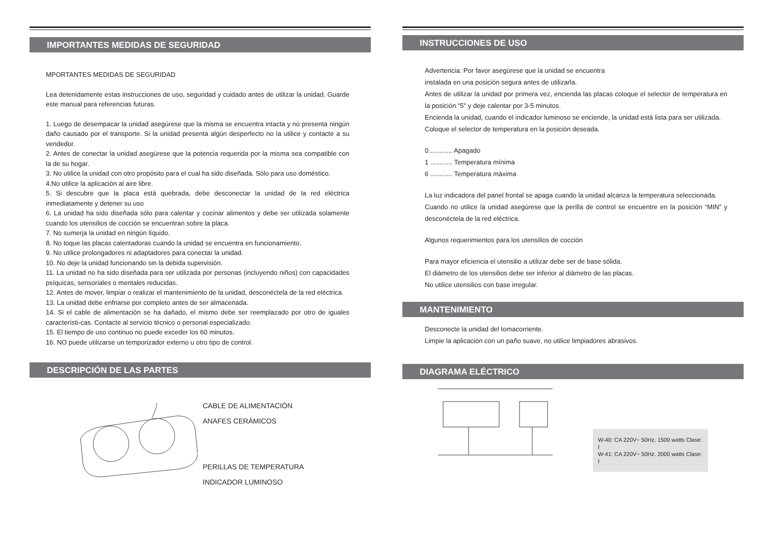IMPORTANTES MEDIDAS DE SEGURIDAD
MPORTANTES MEDIDAS DE SEGURIDAD
Lea detenidamente estas instrucciones de uso, seguridad y cuidado antes de utilizar la unidad. Guarde este manual para referencias futuras.
1. Luego de desempacar la unidad asegúrese que la misma se encuentra intacta y no presenta ningún daño causado por el transporte. Si la unidad presenta algún desperfecto no la utilice y contacte a su vendedor.
2. Antes de conectar la unidad asegúrese que la potencia requerida por la misma sea compatible con la de su hogar.
3. No utilice la unidad con otro propósito para el cual ha sido diseñada. Sólo para uso doméstico.
4.No utilice la aplicación al aire libre.
5. Si descubre que la placa está quebrada, debe desconectar la unidad de la red eléctrica inmediatamente y detener su uso
6. La unidad ha sido diseñada sólo para calentar y cocinar alimentos y debe ser utilizada solamente cuando los utensilios de cocción se encuentran sobre la placa.
7. No sumerja la unidad en ningún líquido.
8. No toque las placas calentadoras cuando la unidad se encuentra en funcionamiento.
9. No utilice prolongadores ni adaptadores para conectar la unidad.
10. No deje la unidad funcionando sin la debida supervisión.
11. La unidad no ha sido diseñada para ser utilizada por personas (incluyendo niños) con capacidades psíquicas, sensoriales o mentales reducidas.
12. Antes de mover, limpiar o realizar el mantenimiento de la unidad, desconéctela de la red eléctrica.
13. La unidad debe enfriarse por completo antes de ser almacenada.
14. Si el cable de alimentación se ha dañado, el mismo debe ser reemplazado por otro de iguales característi-cas. Contacte al servicio técnico o personal especializado.
15. El tiempo de uso continuo no puede exceder los 60 minutos.
16. NO puede utilizarse un temporizador externo u otro tipo de control.
DESCRIPCIÓN DE LAS PARTES
CABLE DE ALIMENTACIÓN
ANAFES CERÁMICOS
PERILLAS DE TEMPERATURA
INDICADOR LUMINOSO
INSTRUCCIONES DE USO
Advertencia: Por favor asegúrese que la unidad se encuentra
instalada en una posición segura antes de utilizarla.
Antes de utilizar la unidad por primera vez, encienda las placas coloque el selector de temperatura en la posición “5" y deje calentar por 3-5 minutos.
Encienda la unidad, cuando el indicador luminoso se enciende, la unidad está lista para ser utilizada.
Coloque el selector de temperatura en la posición deseada.
0............. Apagado
1 ............ Temperatura mínima
6 ............ Temperatura máxima
La luz indicadora del panel frontal se apaga cuando la unidad alcanza la temperatura seleccionada.
Cuando no utilice la unidad asegúrese que la perilla de control se encuentre en la posición “MIN” y desconéctela de la red eléctrica.
Algunos requerimientos para los utensilios de cocción
Para mayor eficiencia el utensilio a utilizar debe ser de base sólida.
El diámetro de los utensilios debe ser inferior al diámetro de las placas.
No utilice utensilios con base irregular.
MANTENIMIENTO
Desconecte la unidad del tomacorriente.
Limpie la aplicación con un paño suave, no utilice limpiadores abrasivos.
DIAGRAMA ELÉCTRICO
W-40: CA 220V~ 50Hz. 1500 watts Clase: I
W-41: CA 220V~ 50Hz. 2000 watts Clase: I